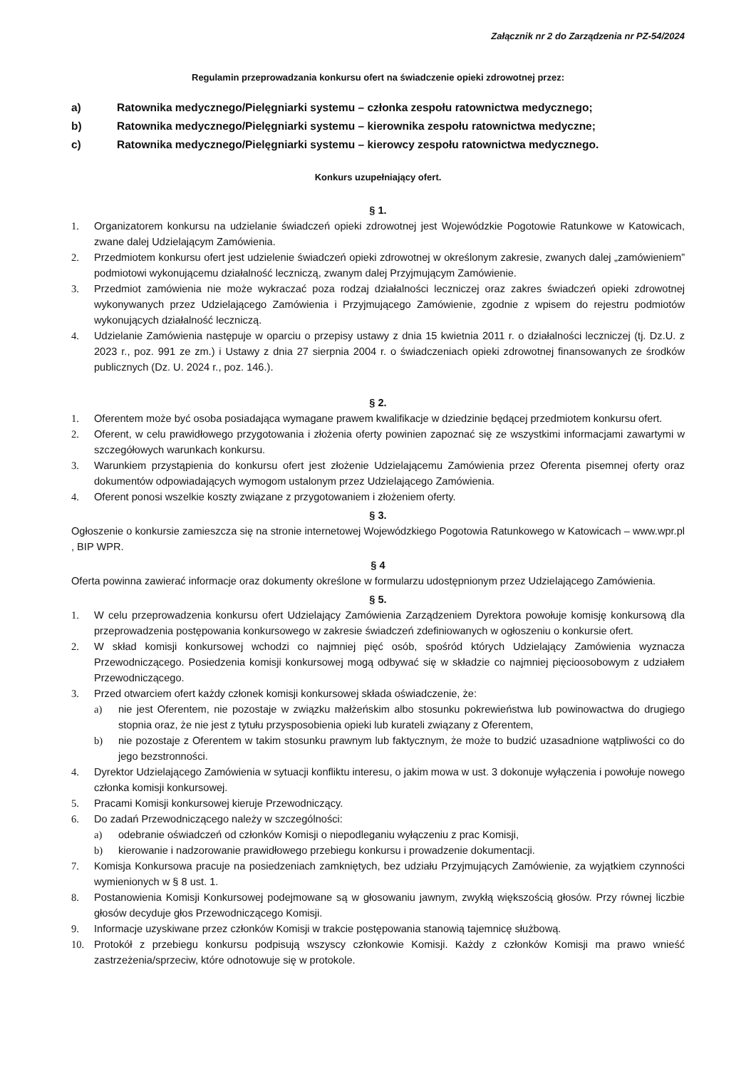Załącznik nr 2 do Zarządzenia nr PZ-54/2024
Regulamin przeprowadzania konkursu ofert na świadczenie opieki zdrowotnej przez:
a) Ratownika medycznego/Pielęgniarki systemu – członka zespołu ratownictwa medycznego;
b) Ratownika medycznego/Pielęgniarki systemu – kierownika zespołu ratownictwa medyczne;
c) Ratownika medycznego/Pielęgniarki systemu – kierowcy zespołu ratownictwa medycznego.
Konkurs uzupełniający ofert.
§ 1.
1. Organizatorem konkursu na udzielanie świadczeń opieki zdrowotnej jest Wojewódzkie Pogotowie Ratunkowe w Katowicach, zwane dalej Udzielającym Zamówienia.
2. Przedmiotem konkursu ofert jest udzielenie świadczeń opieki zdrowotnej w określonym zakresie, zwanych dalej „zamówieniem” podmiotowi wykonującemu działalność leczniczą, zwanym dalej Przyjmującym Zamówienie.
3. Przedmiot zamówienia nie może wykraczać poza rodzaj działalności leczniczej oraz zakres świadczeń opieki zdrowotnej wykonywanych przez Udzielającego Zamówienia i Przyjmującego Zamówienie, zgodnie z wpisem do rejestru podmiotów wykonujących działalność leczniczą.
4. Udzielanie Zamówienia następuje w oparciu o przepisy ustawy z dnia 15 kwietnia 2011 r. o działalności leczniczej (tj. Dz.U. z 2023 r., poz. 991 ze zm.) i Ustawy z dnia 27 sierpnia 2004 r. o świadczeniach opieki zdrowotnej finansowanych ze środków publicznych (Dz. U. 2024 r., poz. 146.).
§ 2.
1. Oferentem może być osoba posiadająca wymagane prawem kwalifikacje w dziedzinie będącej przedmiotem konkursu ofert.
2. Oferent, w celu prawidłowego przygotowania i złożenia oferty powinien zapoznać się ze wszystkimi informacjami zawartymi w szczegółowych warunkach konkursu.
3. Warunkiem przystąpienia do konkursu ofert jest złożenie Udzielającemu Zamówienia przez Oferenta pisemnej oferty oraz dokumentów odpowiadających wymogom ustalonym przez Udzielającego Zamówienia.
4. Oferent ponosi wszelkie koszty związane z przygotowaniem i złożeniem oferty.
§ 3.
Ogłoszenie o konkursie zamieszcza się na stronie internetowej Wojewódzkiego Pogotowia Ratunkowego w Katowicach – www.wpr.pl , BIP WPR.
§ 4
Oferta powinna zawierać informacje oraz dokumenty określone w formularzu udostępnionym przez Udzielającego Zamówienia.
§ 5.
1. W celu przeprowadzenia konkursu ofert Udzielający Zamówienia Zarządzeniem Dyrektora powołuje komisję konkursową dla przeprowadzenia postępowania konkursowego w zakresie świadczeń zdefiniowanych w ogłoszeniu o konkursie ofert.
2. W skład komisji konkursowej wchodzi co najmniej pięć osób, spośród których Udzielający Zamówienia wyznacza Przewodniczącego. Posiedzenia komisji konkursowej mogą odbywać się w składzie co najmniej pięcioosobowym z udziałem Przewodniczącego.
3. Przed otwarciem ofert każdy członek komisji konkursowej składa oświadczenie, że:
a) nie jest Oferentem, nie pozostaje w związku małżeńskim albo stosunku pokrewieństwa lub powinowactwa do drugiego stopnia oraz, że nie jest z tytułu przysposobienia opieki lub kurateli związany z Oferentem,
b) nie pozostaje z Oferentem w takim stosunku prawnym lub faktycznym, że może to budzić uzasadnione wątpliwości co do jego bezstronności.
4. Dyrektor Udzielającego Zamówienia w sytuacji konfliktu interesu, o jakim mowa w ust. 3 dokonuje wyłączenia i powołuje nowego członka komisji konkursowej.
5. Pracami Komisji konkursowej kieruje Przewodniczący.
6. Do zadań Przewodniczącego należy w szczególności:
a) odebranie oświadczeń od członków Komisji o niepodleganiu wyłączeniu z prac Komisji,
b) kierowanie i nadzorowanie prawidłowego przebiegu konkursu i prowadzenie dokumentacji.
7. Komisja Konkursowa pracuje na posiedzeniach zamkniętych, bez udziału Przyjmujących Zamówienie, za wyjątkiem czynności wymienionych w § 8 ust. 1.
8. Postanowienia Komisji Konkursowej podejmowane są w głosowaniu jawnym, zwykłą większością głosów. Przy równej liczbie głosów decyduje głos Przewodniczącego Komisji.
9. Informacje uzyskiwane przez członków Komisji w trakcie postępowania stanowią tajemnicę służbową.
10. Protokół z przebiegu konkursu podpisują wszyscy członkowie Komisji. Każdy z członków Komisji ma prawo wnieść zastrzeżenia/sprzeciw, które odnotowuje się w protokole.